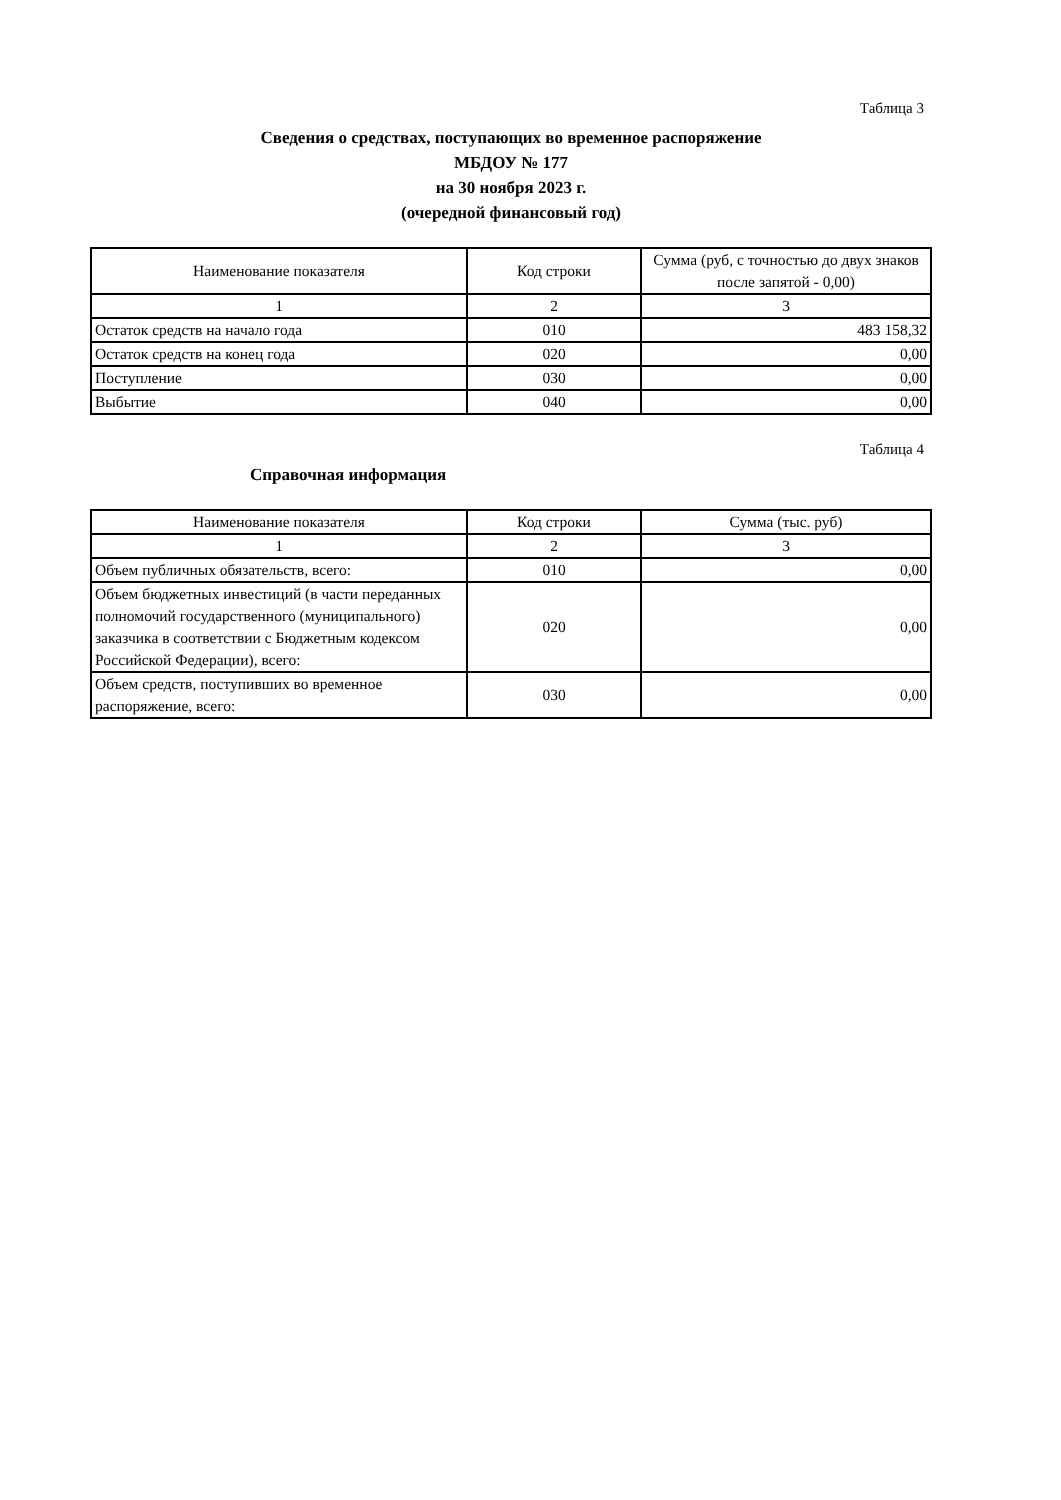Таблица 3
Сведения о средствах, поступающих во временное распоряжение
МБДОУ № 177
на 30 ноября 2023 г.
(очередной финансовый год)
| Наименование показателя | Код строки | Сумма (руб, с точностью до двух знаков после запятой - 0,00) |
| 1 | 2 | 3 |
| Остаток средств на начало года | 010 | 483 158,32 |
| Остаток средств на конец года | 020 | 0,00 |
| Поступление | 030 | 0,00 |
| Выбытие | 040 | 0,00 |
Таблица 4
Справочная информация
| Наименование показателя | Код строки | Сумма (тыс. руб) |
| 1 | 2 | 3 |
| Объем публичных обязательств, всего: | 010 | 0,00 |
| Объем бюджетных инвестиций (в части переданных полномочий государственного (муниципального) заказчика в соответствии с Бюджетным кодексом Российской Федерации), всего: | 020 | 0,00 |
| Объем средств, поступивших во временное распоряжение, всего: | 030 | 0,00 |